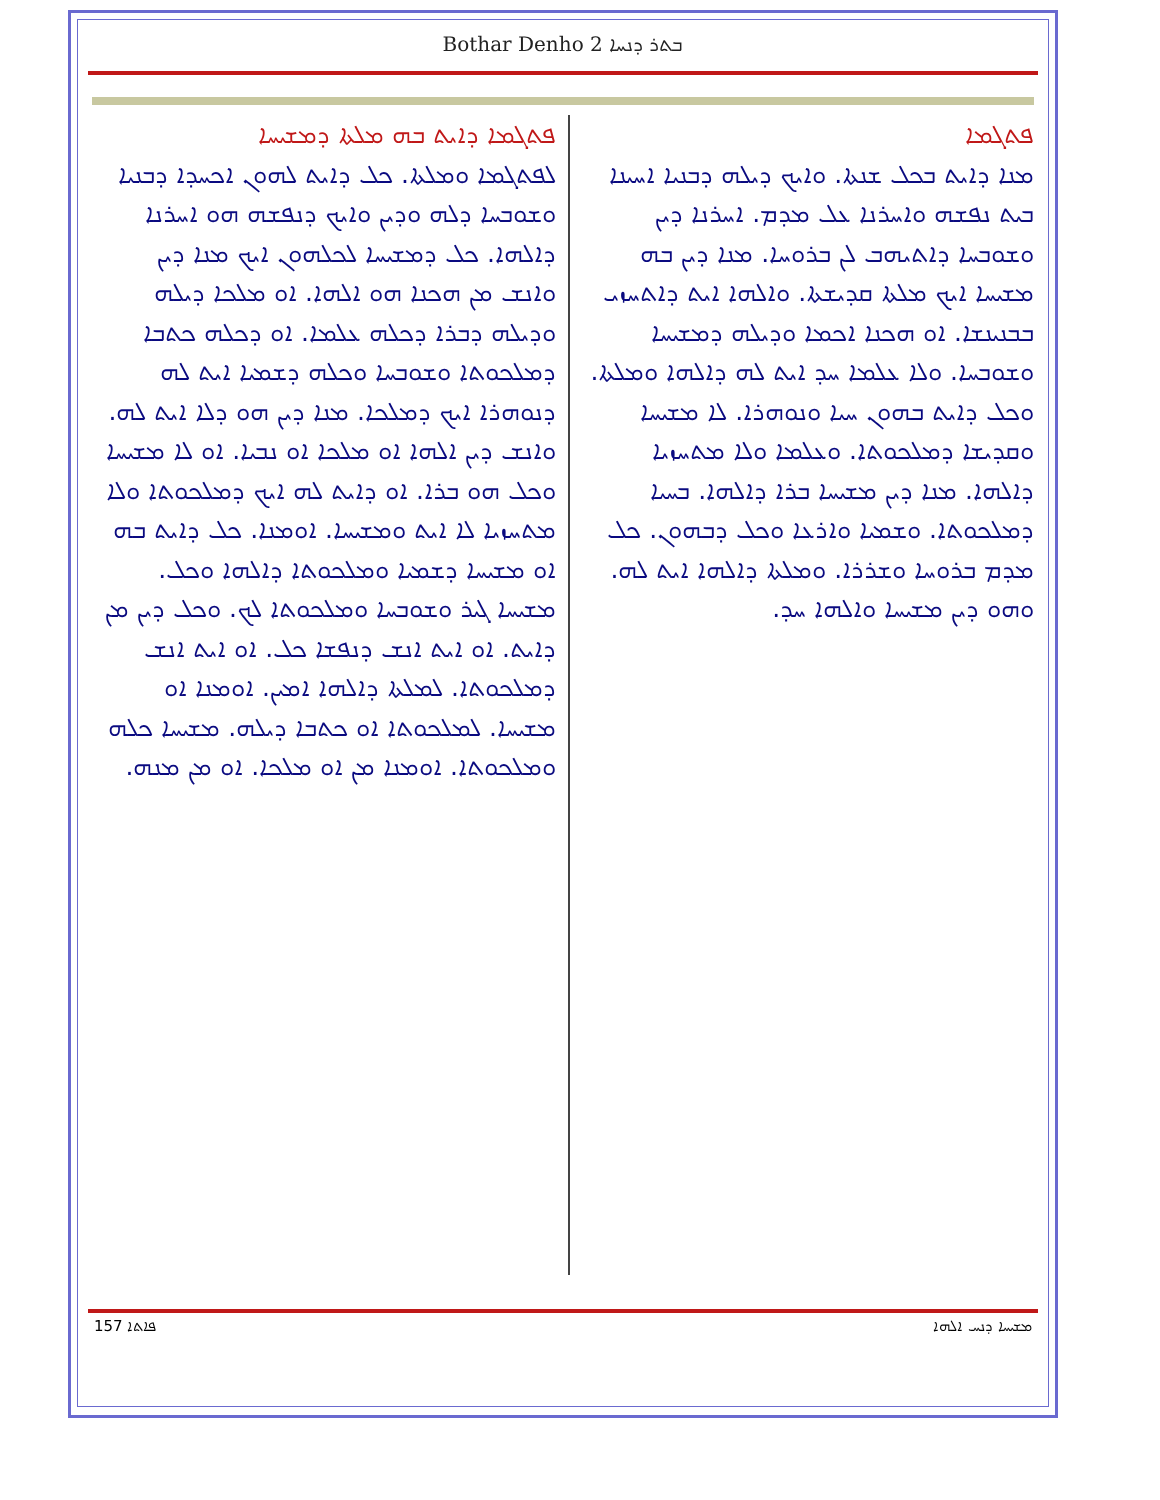Bothar Denho 2 ܒܬܪ ܕܢܚܐ
ܦܬܓܡܐ
ܡܢܐ ܕܐܝܬ ܒܟܠ ܫܢܬܐ. ܘܐܝܟ ܕܝܠܗ ܕܒܢܝܐ ܐܚܝܢܐ ܒܝܬ ܢܦܫܗ ܘܐܚܪܢܐ ܥܠ ܡܕܡ. ܐܚܪܢܐ ܕܝܢ ܘܫܘܒܚܐ ܕܐܬܝܗܒ ܠܢ ܒܪܘܚܐ. ܡܢܐ ܕܝܢ ܒܗ ܡܫܝܚܐ ܐܝܟ ܡܠܬܐ ܩܕܝܫܬܐ. ܘܐܠܗܐ ܐܝܬ ܕܐܬܚܙܝ ܒܒܢܝܢܫܐ. ܐܘ ܗܟܢܐ ܐܟܡܐ ܘܕܝܠܗ ܕܡܫܝܚܐ ܘܫܘܒܚܐ. ܘܠܐ ܥܠܡܐ ܚܕ ܐܝܬ ܠܗ ܕܐܠܗܐ ܘܡܠܬܐ. ܘܟܠ ܕܐܝܬ ܒܗܘܢ ܚܝܐ ܘܢܘܗܪܐ. ܠܐ ܡܫܝܚܐ ܘܩܕܝܫܐ ܕܡܠܟܘܬܐ. ܘܥܠܡܐ ܘܠܐ ܡܬܚܙܝܐ ܕܐܠܗܐ. ܡܢܐ ܕܝܢ ܡܫܝܚܐ ܒܪܐ ܕܐܠܗܐ. ܒܚܝܐ ܕܡܠܟܘܬܐ. ܘܫܡܝܐ ܘܐܪܥܐ ܘܟܠ ܕܒܗܘܢ. ܟܠ ܡܕܡ ܒܪܘܚܐ ܘܫܪܪܐ. ܘܡܠܬܐ ܕܐܠܗܐ ܐܝܬ ܠܗ. ܘܗܘ ܕܝܢ ܡܫܝܚܐ ܘܐܠܗܐ ܚܕ.
ܦܬܓܡܐ ܕܐܝܬ ܒܗ ܡܠܬܐ ܕܡܫܝܚܐ
ܠܦܬܓܡܐ ܘܡܠܬܐ. ܟܠ ܕܐܝܬ ܠܗܘܢ ܐܟܚܕܐ ܕܒܢܝܐ ܘܫܘܒܚܐ ܕܠܗ ܘܕܝܢ ܘܐܝܟ ܕܢܦܫܗ ܗܘ ܐܚܪܢܐ ܕܐܠܗܐ. ܟܠ ܕܡܫܝܚܐ ܠܟܠܗܘܢ ܐܝܟ ܡܢܐ ܕܝܢ ܘܐܢܫ ܡܢ ܗܟܢܐ ܗܘ ܐܠܗܐ. ܐܘ ܡܠܟܐ ܕܝܠܗ ܘܕܝܠܗ ܕܒܪܐ ܕܟܠܗ ܥܠܡܐ. ܐܘ ܕܟܠܗ ܟܬܒܐ ܕܡܠܟܘܬܐ ܘܫܘܒܚܐ ܘܟܠܗ ܕܫܡܝܐ ܐܝܬ ܠܗ ܕܢܘܗܪܐ ܐܝܟ ܕܡܠܟܐ. ܡܢܐ ܕܝܢ ܗܘ ܕܠܐ ܐܝܬ ܠܗ. ܘܐܢܫ ܕܝܢ ܐܠܗܐ ܐܘ ܡܠܟܐ ܐܘ ܢܒܝܐ. ܐܘ ܠܐ ܡܫܝܚܐ ܘܟܠ ܗܘ ܒܪܐ. ܐܘ ܕܐܝܬ ܠܗ ܐܝܟ ܕܡܠܟܘܬܐ ܘܠܐ ܡܬܚܙܝܐ ܠܐ ܐܝܬ ܘܡܫܝܚܐ. ܐܘܡܢܐ. ܟܠ ܕܐܝܬ ܒܗ ܐܘ ܡܫܝܚܐ ܕܫܡܝܐ ܘܡܠܟܘܬܐ ܕܐܠܗܐ ܘܟܠ. ܡܫܝܚܐ ܓܝܪ ܘܫܘܒܚܐ ܘܡܠܟܘܬܐ ܠܟ. ܘܟܠ ܕܝܢ ܡܢ ܕܐܝܬ. ܐܘ ܐܝܬ ܐܢܫ ܕܢܦܫܐ ܟܠ. ܐܘ ܐܝܬ ܐܢܫ ܕܡܠܟܘܬܐ. ܠܡܠܬܐ ܕܐܠܗܐ ܐܡܝܢ. ܐܘܡܢܐ ܐܘ ܡܫܝܚܐ. ܠܡܠܟܘܬܐ ܐܘ ܟܬܒܐ ܕܝܠܗ. ܡܫܝܚܐ ܟܠܗ ܘܡܠܟܘܬܐ. ܐܘܡܢܐ ܡܢ ܐܘ ܡܠܟܐ. ܐܘ ܡܢ ܡܢܗ.
157 ܦܐܬܐ ܡܫܝܚܐ ܕܢܚ ܐܠܗܐ